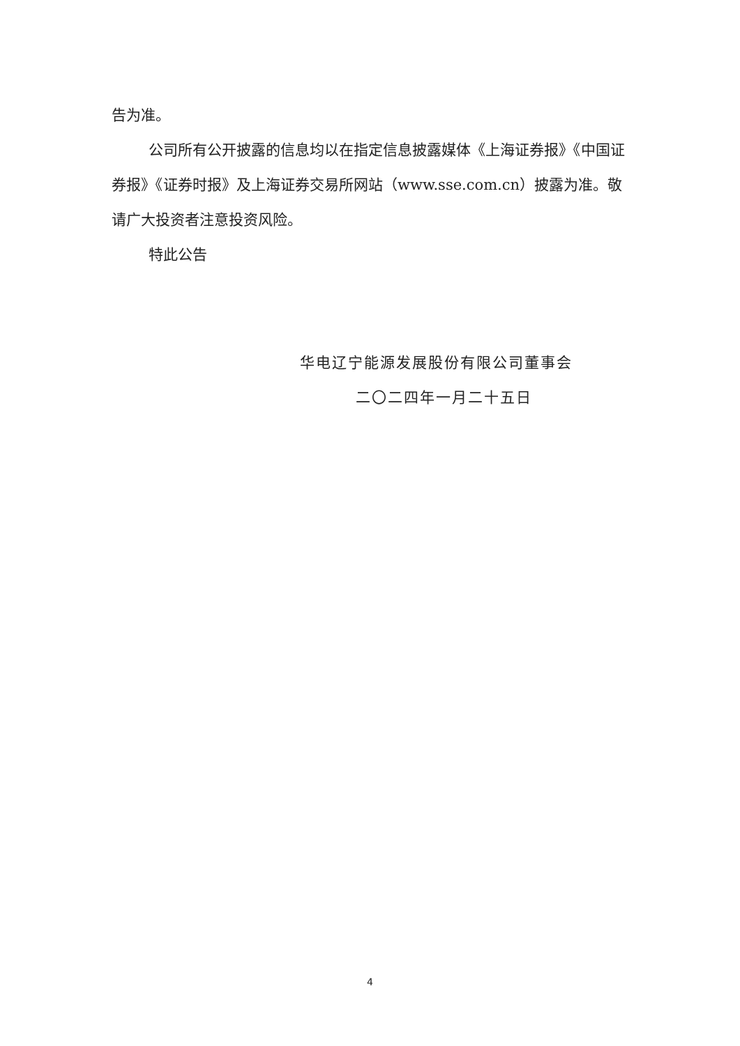告为准。
公司所有公开披露的信息均以在指定信息披露媒体《上海证券报》《中国证券报》《证券时报》及上海证券交易所网站（www.sse.com.cn）披露为准。敬请广大投资者注意投资风险。
特此公告
华电辽宁能源发展股份有限公司董事会
二〇二四年一月二十五日
4